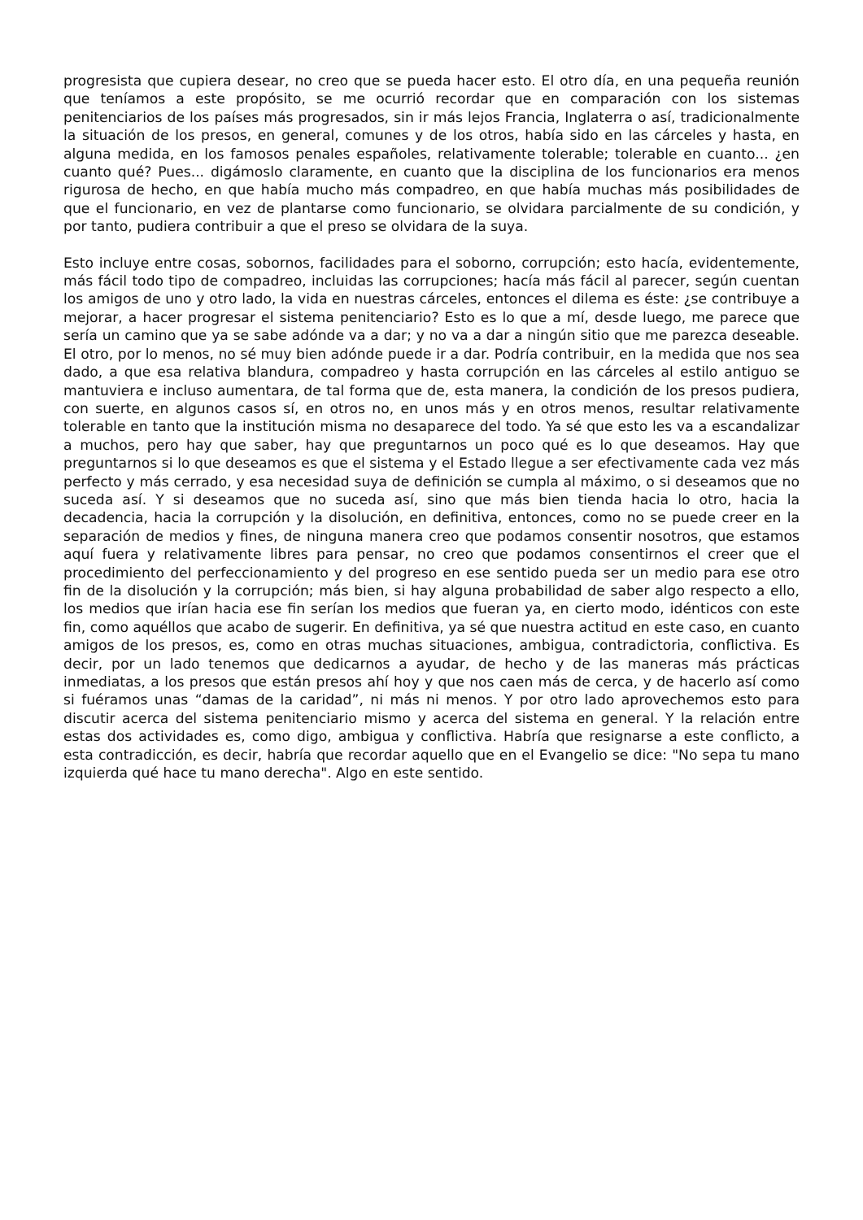progresista que cupiera desear, no creo que se pueda hacer esto. El otro día, en una pequeña reunión que teníamos a este propósito, se me ocurrió recordar que en comparación con los sistemas penitenciarios de los países más progresados, sin ir más lejos Francia, Inglaterra o así, tradicionalmente la situación de los presos, en general, comunes y de los otros, había sido en las cárceles y hasta, en alguna medida, en los famosos penales españoles, relativamente tolerable; tolerable en cuanto... ¿en cuanto qué? Pues... digámoslo claramente, en cuanto que la disciplina de los funcionarios era menos rigurosa de hecho, en que había mucho más compadreo, en que había muchas más posibilidades de que el funcionario, en vez de plantarse como funcionario, se olvidara parcialmente de su condición, y por tanto, pudiera contribuir a que el preso se olvidara de la suya.
Esto incluye entre cosas, sobornos, facilidades para el soborno, corrupción; esto hacía, evidentemente, más fácil todo tipo de compadreo, incluidas las corrupciones; hacía más fácil al parecer, según cuentan los amigos de uno y otro lado, la vida en nuestras cárceles, entonces el dilema es éste: ¿se contribuye a mejorar, a hacer progresar el sistema penitenciario? Esto es lo que a mí, desde luego, me parece que sería un camino que ya se sabe adónde va a dar; y no va a dar a ningún sitio que me parezca deseable. El otro, por lo menos, no sé muy bien adónde puede ir a dar. Podría contribuir, en la medida que nos sea dado, a que esa relativa blandura, compadreo y hasta corrupción en las cárceles al estilo antiguo se mantuviera e incluso aumentara, de tal forma que de, esta manera, la condición de los presos pudiera, con suerte, en algunos casos sí, en otros no, en unos más y en otros menos, resultar relativamente tolerable en tanto que la institución misma no desaparece del todo. Ya sé que esto les va a escandalizar a muchos, pero hay que saber, hay que preguntarnos un poco qué es lo que deseamos. Hay que preguntarnos si lo que deseamos es que el sistema y el Estado llegue a ser efectivamente cada vez más perfecto y más cerrado, y esa necesidad suya de definición se cumpla al máximo, o si deseamos que no suceda así. Y si deseamos que no suceda así, sino que más bien tienda hacia lo otro, hacia la decadencia, hacia la corrupción y la disolución, en definitiva, entonces, como no se puede creer en la separación de medios y fines, de ninguna manera creo que podamos consentir nosotros, que estamos aquí fuera y relativamente libres para pensar, no creo que podamos consentirnos el creer que el procedimiento del perfeccionamiento y del progreso en ese sentido pueda ser un medio para ese otro fin de la disolución y la corrupción; más bien, si hay alguna probabilidad de saber algo respecto a ello, los medios que irían hacia ese fin serían los medios que fueran ya, en cierto modo, idénticos con este fin, como aquéllos que acabo de sugerir. En definitiva, ya sé que nuestra actitud en este caso, en cuanto amigos de los presos, es, como en otras muchas situaciones, ambigua, contradictoria, conflictiva. Es decir, por un lado tenemos que dedicarnos a ayudar, de hecho y de las maneras más prácticas inmediatas, a los presos que están presos ahí hoy y que nos caen más de cerca, y de hacerlo así como si fuéramos unas “damas de la caridad”, ni más ni menos. Y por otro lado aprovechemos esto para discutir acerca del sistema penitenciario mismo y acerca del sistema en general. Y la relación entre estas dos actividades es, como digo, ambigua y conflictiva. Habría que resignarse a este conflicto, a esta contradicción, es decir, habría que recordar aquello que en el Evangelio se dice: "No sepa tu mano izquierda qué hace tu mano derecha". Algo en este sentido.